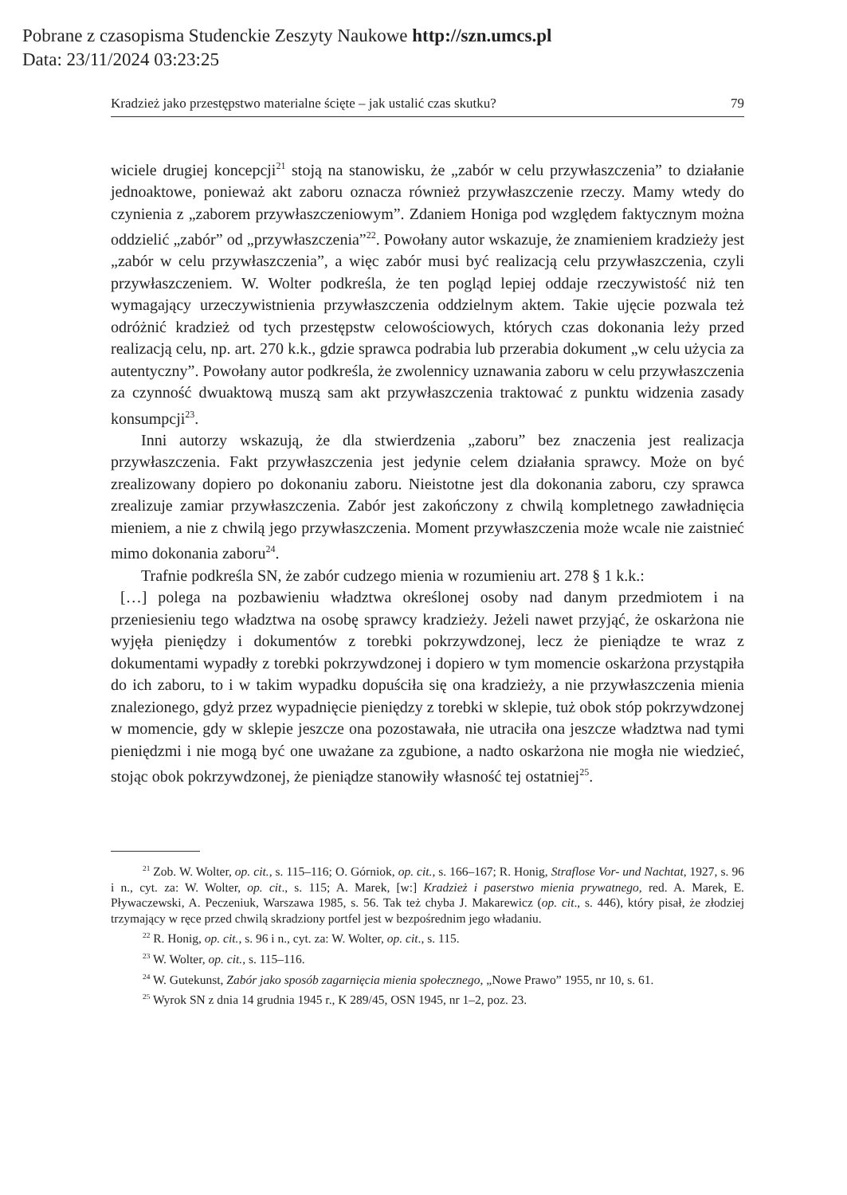Pobrane z czasopisma Studenckie Zeszyty Naukowe http://szn.umcs.pl
Data: 23/11/2024 03:23:25
Kradzież jako przestępstwo materialne ścięte – jak ustalić czas skutku? 79
wiciele drugiej koncepcji<sup>21</sup> stoją na stanowisku, że „zabór w celu przywłaszczenia” to działanie jednoaktowe, ponieważ akt zaboru oznacza również przywłaszczenie rzeczy. Mamy wtedy do czynienia z „zaborem przywłaszczeniowym”. Zdaniem Honiga pod względem faktycznym można oddzielić „zabór” od „przywłaszczenia”<sup>22</sup>. Powołany autor wskazuje, że znamieniem kradzieży jest „zabór w celu przywłaszczenia”, a więc zabór musi być realizacją celu przywłaszczenia, czyli przywłaszczeniem. W. Wolter podkreśla, że ten pogląd lepiej oddaje rzeczywistość niż ten wymagający urzeczywistnienia przywłaszczenia oddzielnym aktem. Takie ujęcie pozwala też odróżnić kradzież od tych przestępstw celowościowych, których czas dokonania leży przed realizacją celu, np. art. 270 k.k., gdzie sprawca podrabia lub przerabia dokument „w celu użycia za autentyczny”. Powołany autor podkreśla, że zwolennicy uznawania zaboru w celu przywłaszczenia za czynność dwuaktową muszą sam akt przywłaszczenia traktować z punktu widzenia zasady konsumpcji<sup>23</sup>.
Inni autorzy wskazują, że dla stwierdzenia „zaboru” bez znaczenia jest realizacja przywłaszczenia. Fakt przywłaszczenia jest jedynie celem działania sprawcy. Może on być zrealizowany dopiero po dokonaniu zaboru. Nieistotne jest dla dokonania zaboru, czy sprawca zrealizuje zamiar przywłaszczenia. Zabór jest zakończony z chwilą kompletnego zawładnięcia mieniem, a nie z chwilą jego przywłaszczenia. Moment przywłaszczenia może wcale nie zaistnieć mimo dokonania zaboru<sup>24</sup>.
Trafnie podkreśla SN, że zabór cudzego mienia w rozumieniu art. 278 § 1 k.k.:
[…] polega na pozbawieniu władztwa określonej osoby nad danym przedmiotem i na przeniesieniu tego władztwa na osobę sprawcy kradzieży. Jeżeli nawet przyjąć, że oskarżona nie wyjęła pieniędzy i dokumentów z torebki pokrzywdzonej, lecz że pieniądze te wraz z dokumentami wypadły z torebki pokrzywdzonej i dopiero w tym momencie oskarżona przystąpiła do ich zaboru, to i w takim wypadku dopuściła się ona kradzieży, a nie przywłaszczenia mienia znalezionego, gdyż przez wypadnięcie pieniędzy z torebki w sklepie, tuż obok stóp pokrzywdzonej w momencie, gdy w sklepie jeszcze ona pozostawała, nie utraciła ona jeszcze władztwa nad tymi pieniędzmi i nie mogą być one uważane za zgubione, a nadto oskarżona nie mogła nie wiedzieć, stojąc obok pokrzywdzonej, że pieniądze stanowiły własność tej ostatniej<sup>25</sup>.
<sup>21</sup> Zob. W. Wolter, op. cit., s. 115–116; O. Górniok, op. cit., s. 166–167; R. Honig, Straflose Vor- und Nachtat, 1927, s. 96 i n., cyt. za: W. Wolter, op. cit., s. 115; A. Marek, [w:] Kradzież i paserstwo mienia prywatnego, red. A. Marek, E. Pływaczewski, A. Peczeniuk, Warszawa 1985, s. 56. Tak też chyba J. Makarewicz (op. cit., s. 446), który pisał, że złodziej trzymający w ręce przed chwilą skradziony portfel jest w bezpośrednim jego władaniu.
<sup>22</sup> R. Honig, op. cit., s. 96 i n., cyt. za: W. Wolter, op. cit., s. 115.
<sup>23</sup> W. Wolter, op. cit., s. 115–116.
<sup>24</sup> W. Gutekunst, Zabór jako sposób zagarnięcia mienia społecznego, „Nowe Prawo” 1955, nr 10, s. 61.
<sup>25</sup> Wyrok SN z dnia 14 grudnia 1945 r., K 289/45, OSN 1945, nr 1–2, poz. 23.